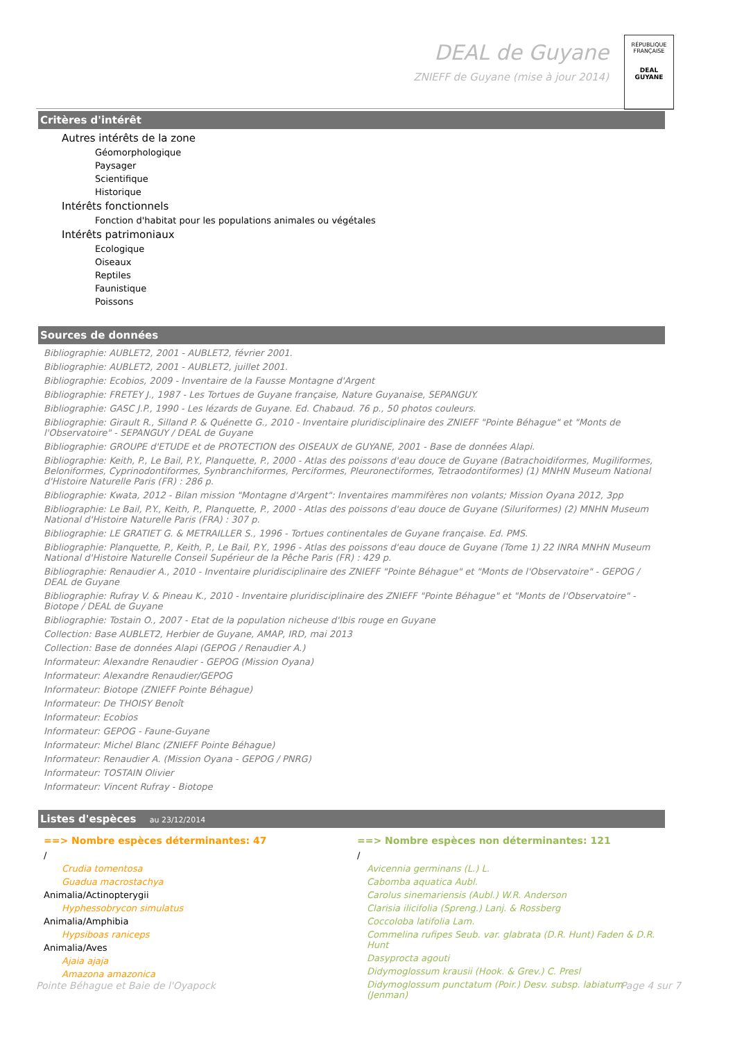DEAL de Guyane
ZNIEFF de Guyane (mise à jour 2014)
RÉPUBLIQUE FRANÇAISE
DEAL
GUYANE
Critères d'intérêt
Autres intérêts de la zone
Géomorphologique
Paysager
Scientifique
Historique
Intérêts fonctionnels
Fonction d'habitat pour les populations animales ou végétales
Intérêts patrimoniaux
Ecologique
Oiseaux
Reptiles
Faunistique
Poissons
Sources de données
Bibliographie: AUBLET2, 2001 - AUBLET2, février 2001.
Bibliographie: AUBLET2, 2001 - AUBLET2, juillet 2001.
Bibliographie: Ecobios, 2009 - Inventaire de la Fausse Montagne d'Argent
Bibliographie: FRETEY J., 1987 - Les Tortues de Guyane française, Nature Guyanaise, SEPANGUY.
Bibliographie: GASC J.P., 1990 - Les lézards de Guyane. Ed. Chabaud. 76 p., 50 photos couleurs.
Bibliographie: Girault R., Silland P. & Quénette G., 2010 - Inventaire pluridisciplinaire des ZNIEFF "Pointe Béhague" et "Monts de l'Observatoire" - SEPANGUY / DEAL de Guyane
Bibliographie: GROUPE d'ETUDE et de PROTECTION des OISEAUX de GUYANE, 2001 - Base de données Alapi.
Bibliographie: Keith, P., Le Bail, P.Y., Planquette, P., 2000 - Atlas des poissons d'eau douce de Guyane (Batrachoidiformes, Mugiliformes, Beloniformes, Cyprinodontiformes, Synbranchiformes, Perciformes, Pleuronectiformes, Tetraodontiformes) (1) MNHN Museum National d'Histoire Naturelle Paris (FR) : 286 p.
Bibliographie: Kwata, 2012 - Bilan mission "Montagne d'Argent": Inventaires mammifères non volants; Mission Oyana 2012, 3pp
Bibliographie: Le Bail, P.Y., Keith, P., Planquette, P., 2000 - Atlas des poissons d'eau douce de Guyane (Siluriformes) (2) MNHN Museum National d'Histoire Naturelle Paris (FRA) : 307 p.
Bibliographie: LE GRATIET G. & METRAILLER S., 1996 - Tortues continentales de Guyane française. Ed. PMS.
Bibliographie: Planquette, P., Keith, P., Le Bail, P.Y., 1996 - Atlas des poissons d'eau douce de Guyane (Tome 1) 22 INRA MNHN Museum National d'Histoire Naturelle Conseil Supérieur de la Pêche Paris (FR) : 429 p.
Bibliographie: Renaudier A., 2010 - Inventaire pluridisciplinaire des ZNIEFF "Pointe Béhague" et "Monts de l'Observatoire" - GEPOG / DEAL de Guyane
Bibliographie: Rufray V. & Pineau K., 2010 - Inventaire pluridisciplinaire des ZNIEFF "Pointe Béhague" et "Monts de l'Observatoire" - Biotope / DEAL de Guyane
Bibliographie: Tostain O., 2007 - Etat de la population nicheuse d'Ibis rouge en Guyane
Collection: Base AUBLET2, Herbier de Guyane, AMAP, IRD, mai 2013
Collection: Base de données Alapi (GEPOG / Renaudier A.)
Informateur: Alexandre Renaudier - GEPOG (Mission Oyana)
Informateur: Alexandre Renaudier/GEPOG
Informateur: Biotope (ZNIEFF Pointe Béhague)
Informateur: De THOISY Benoît
Informateur: Ecobios
Informateur: GEPOG - Faune-Guyane
Informateur: Michel Blanc (ZNIEFF Pointe Béhague)
Informateur: Renaudier A. (Mission Oyana - GEPOG / PNRG)
Informateur: TOSTAIN Olivier
Informateur: Vincent Rufray - Biotope
Listes d'espèces au 23/12/2014
==> Nombre espèces déterminantes: 47
/
Crudia tomentosa
Guadua macrostachya
Animalia/Actinopterygii
Hyphessobrycon simulatus
Animalia/Amphibia
Hypsiboas raniceps
Animalia/Aves
Ajaia ajaja
Amazona amazonica
==> Nombre espèces non déterminantes: 121
/
Avicennia germinans (L.) L.
Cabomba aquatica Aubl.
Carolus sinemariensis (Aubl.) W.R. Anderson
Clarisia ilicifolia (Spreng.) Lanj. & Rossberg
Coccoloba latifolia Lam.
Commelina rufipes Seub. var. glabrata (D.R. Hunt) Faden & D.R. Hunt
Dasyprocta agouti
Didymoglossum krausii (Hook. & Grev.) C. Presl
Didymoglossum punctatum (Poir.) Desv. subsp. labiatum (Jenman)
Pointe Béhague et Baie de l'Oyapock Page 4 sur 7